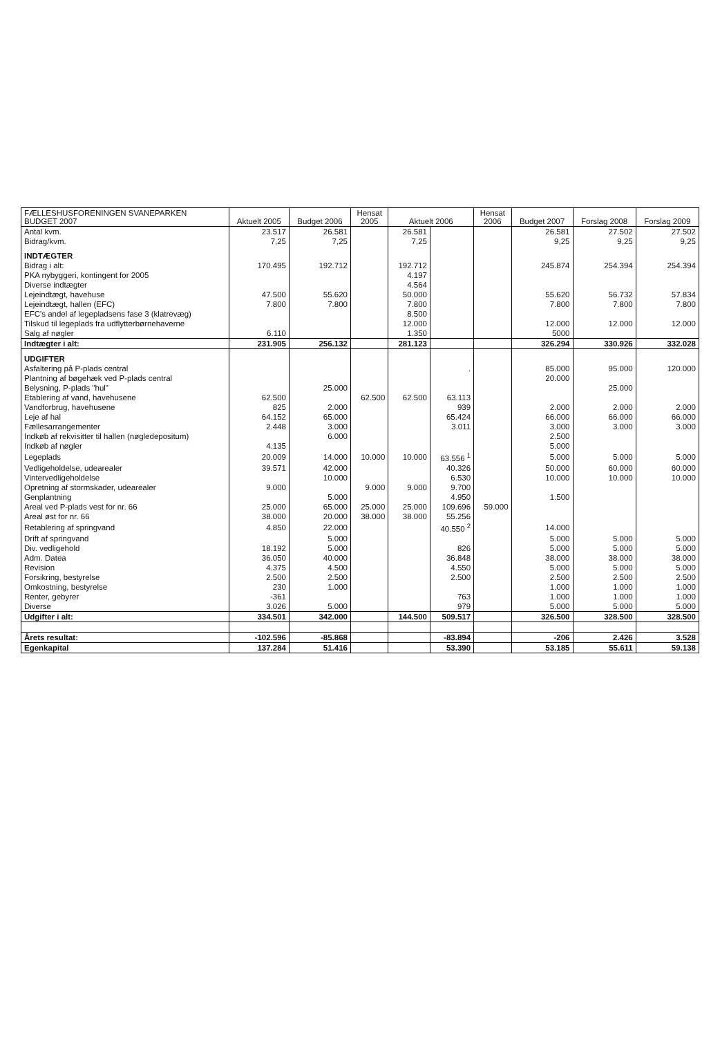| FÆLLESHUSFORENINGEN SVANEPARKEN BUDGET 2007 | Aktuelt 2005 | Budget 2006 | Hensat 2005 | Aktuelt 2006 | | Hensat 2006 | Budget 2007 | Forslag 2008 | Forslag 2009 |
| --- | --- | --- | --- | --- | --- | --- | --- | --- | --- |
| Antal kvm. | 23.517 | 26.581 | | 26.581 | | | 26.581 | 27.502 | 27.502 |
| Bidrag/kvm. | 7,25 | 7,25 | | 7,25 | | | 9,25 | 9,25 | 9,25 |
| INDTÆGTER | | | | | | | | | |
| Bidrag i alt: | 170.495 | 192.712 | | 192.712 | | | 245.874 | 254.394 | 254.394 |
| PKA nybyggeri, kontingent for 2005 | | | | 4.197 | | | | | |
| Diverse indtægter | | | | 4.564 | | | | | |
| Lejeindtægt, havehuse | 47.500 | 55.620 | | 50.000 | | | 55.620 | 56.732 | 57.834 |
| Lejeindtægt, hallen (EFC) | 7.800 | 7.800 | | 7.800 | | | 7.800 | 7.800 | 7.800 |
| EFC's andel af legepladsens fase 3 (klatrevæg) | | | | 8.500 | | | | | |
| Tilskud til legeplads fra udflytterbørnehaverne | | | | 12.000 | | | 12.000 | 12.000 | 12.000 |
| Salg af nøgler | 6.110 | | | 1.350 | | | 5000 | | |
| Indtægter i alt: | 231.905 | 256.132 | | 281.123 | | | 326.294 | 330.926 | 332.028 |
| UDGIFTER | | | | | | | | | |
| Asfaltering på P-plads central | | | | | . | | 85.000 | 95.000 | 120.000 |
| Plantning af bøgehæk ved P-plads central | | | | | | | 20.000 | | |
| Belysning, P-plads "hul" | | 25.000 | | | | | | 25.000 | |
| Etablering af vand, havehusene | 62.500 | | 62.500 | 62.500 | 63.113 | | | | |
| Vandforbrug, havehusene | 825 | 2.000 | | | 939 | | 2.000 | 2.000 | 2.000 |
| Leje af hal | 64.152 | 65.000 | | | 65.424 | | 66.000 | 66.000 | 66.000 |
| Fællesarrangementer | 2.448 | 3.000 | | | 3.011 | | 3.000 | 3.000 | 3.000 |
| Indkøb af rekvisitter til hallen (nøgledepositum) | | 6.000 | | | | | 2.500 | | |
| Indkøb af nøgler | 4.135 | | | | | | 5.000 | | |
| Legeplads | 20.009 | 14.000 | 10.000 | 10.000 | 63.556 <sup>1</sup> | | 5.000 | 5.000 | 5.000 |
| Vedligeholdelse, udearealer | 39.571 | 42.000 | | | 40.326 | | 50.000 | 60.000 | 60.000 |
| Vintervedligeholdelse | | 10.000 | | | 6.530 | | 10.000 | 10.000 | 10.000 |
| Opretning af stormskader, udearealer | 9.000 | | 9.000 | 9.000 | 9.700 | | | | |
| Genplantning | | 5.000 | | | 4.950 | | 1.500 | | |
| Areal ved P-plads vest for nr. 66 | 25.000 | 65.000 | 25.000 | 25.000 | 109.696 | 59.000 | | | |
| Areal øst for nr. 66 | 38.000 | 20.000 | 38.000 | 38.000 | 55.256 | | | | |
| Retablering af springvand | 4.850 | 22.000 | | | 40.550 <sup>2</sup> | | 14.000 | | |
| Drift af springvand | | 5.000 | | | | | 5.000 | 5.000 | 5.000 |
| Div. vedligehold | 18.192 | 5.000 | | | 826 | | 5.000 | 5.000 | 5.000 |
| Adm. Datea | 36.050 | 40.000 | | | 36.848 | | 38.000 | 38.000 | 38.000 |
| Revision | 4.375 | 4.500 | | | 4.550 | | 5.000 | 5.000 | 5.000 |
| Forsikring, bestyrelse | 2.500 | 2.500 | | | 2.500 | | 2.500 | 2.500 | 2.500 |
| Omkostning, bestyrelse | 230 | 1.000 | | | | | 1.000 | 1.000 | 1.000 |
| Renter, gebyrer | -361 | | | | 763 | | 1.000 | 1.000 | 1.000 |
| Diverse | 3.026 | 5.000 | | | 979 | | 5.000 | 5.000 | 5.000 |
| Udgifter i alt: | 334.501 | 342.000 | | 144.500 | 509.517 | | 326.500 | 328.500 | 328.500 |
| Årets resultat: | -102.596 | -85.868 | | | -83.894 | | -206 | 2.426 | 3.528 |
| Egenkapital | 137.284 | 51.416 | | | 53.390 | | 53.185 | 55.611 | 59.138 |